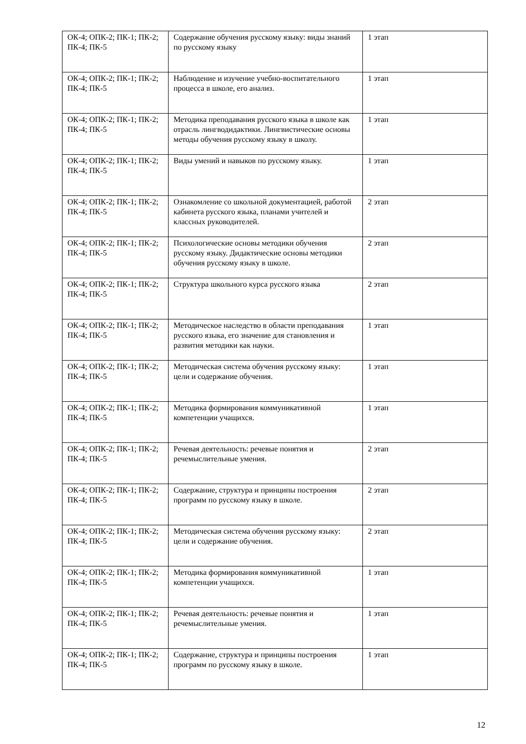| ОК-4; ОПК-2; ПК-1; ПК-2; ПК-4; ПК-5 | Содержание обучения русскому языку: виды знаний по русскому языку | 1 этап |
| ОК-4; ОПК-2; ПК-1; ПК-2; ПК-4; ПК-5 | Наблюдение и изучение учебно-воспитательного процесса в школе, его анализ. | 1 этап |
| ОК-4; ОПК-2; ПК-1; ПК-2; ПК-4; ПК-5 | Методика преподавания русского языка в школе как отрасль лингводидактики. Лингвистические основы методы обучения русскому языку в школу. | 1 этап |
| ОК-4; ОПК-2; ПК-1; ПК-2; ПК-4; ПК-5 | Виды умений и навыков по русскому языку. | 1 этап |
| ОК-4; ОПК-2; ПК-1; ПК-2; ПК-4; ПК-5 | Ознакомление со школьной документацией, работой кабинета русского языка, планами учителей и классных руководителей. | 2 этап |
| ОК-4; ОПК-2; ПК-1; ПК-2; ПК-4; ПК-5 | Психологические основы методики обучения русскому языку. Дидактические основы методики обучения русскому языку в школе. | 2 этап |
| ОК-4; ОПК-2; ПК-1; ПК-2; ПК-4; ПК-5 | Структура школьного курса русского языка | 2 этап |
| ОК-4; ОПК-2; ПК-1; ПК-2; ПК-4; ПК-5 | Методическое наследство в области преподавания русского языка, его значение для становления и развития методики как науки. | 1 этап |
| ОК-4; ОПК-2; ПК-1; ПК-2; ПК-4; ПК-5 | Методическая система обучения русскому языку: цели и содержание обучения. | 1 этап |
| ОК-4; ОПК-2; ПК-1; ПК-2; ПК-4; ПК-5 | Методика формирования коммуникативной компетенции учащихся. | 1 этап |
| ОК-4; ОПК-2; ПК-1; ПК-2; ПК-4; ПК-5 | Речевая деятельность: речевые понятия и речемыслительные умения. | 2 этап |
| ОК-4; ОПК-2; ПК-1; ПК-2; ПК-4; ПК-5 | Содержание, структура и принципы построения программ по русскому языку в школе. | 2 этап |
| ОК-4; ОПК-2; ПК-1; ПК-2; ПК-4; ПК-5 | Методическая система обучения русскому языку: цели и содержание обучения. | 2 этап |
| ОК-4; ОПК-2; ПК-1; ПК-2; ПК-4; ПК-5 | Методика формирования коммуникативной компетенции учащихся. | 1 этап |
| ОК-4; ОПК-2; ПК-1; ПК-2; ПК-4; ПК-5 | Речевая деятельность: речевые понятия и речемыслительные умения. | 1 этап |
| ОК-4; ОПК-2; ПК-1; ПК-2; ПК-4; ПК-5 | Содержание, структура и принципы построения программ по русскому языку в школе. | 1 этап |
12